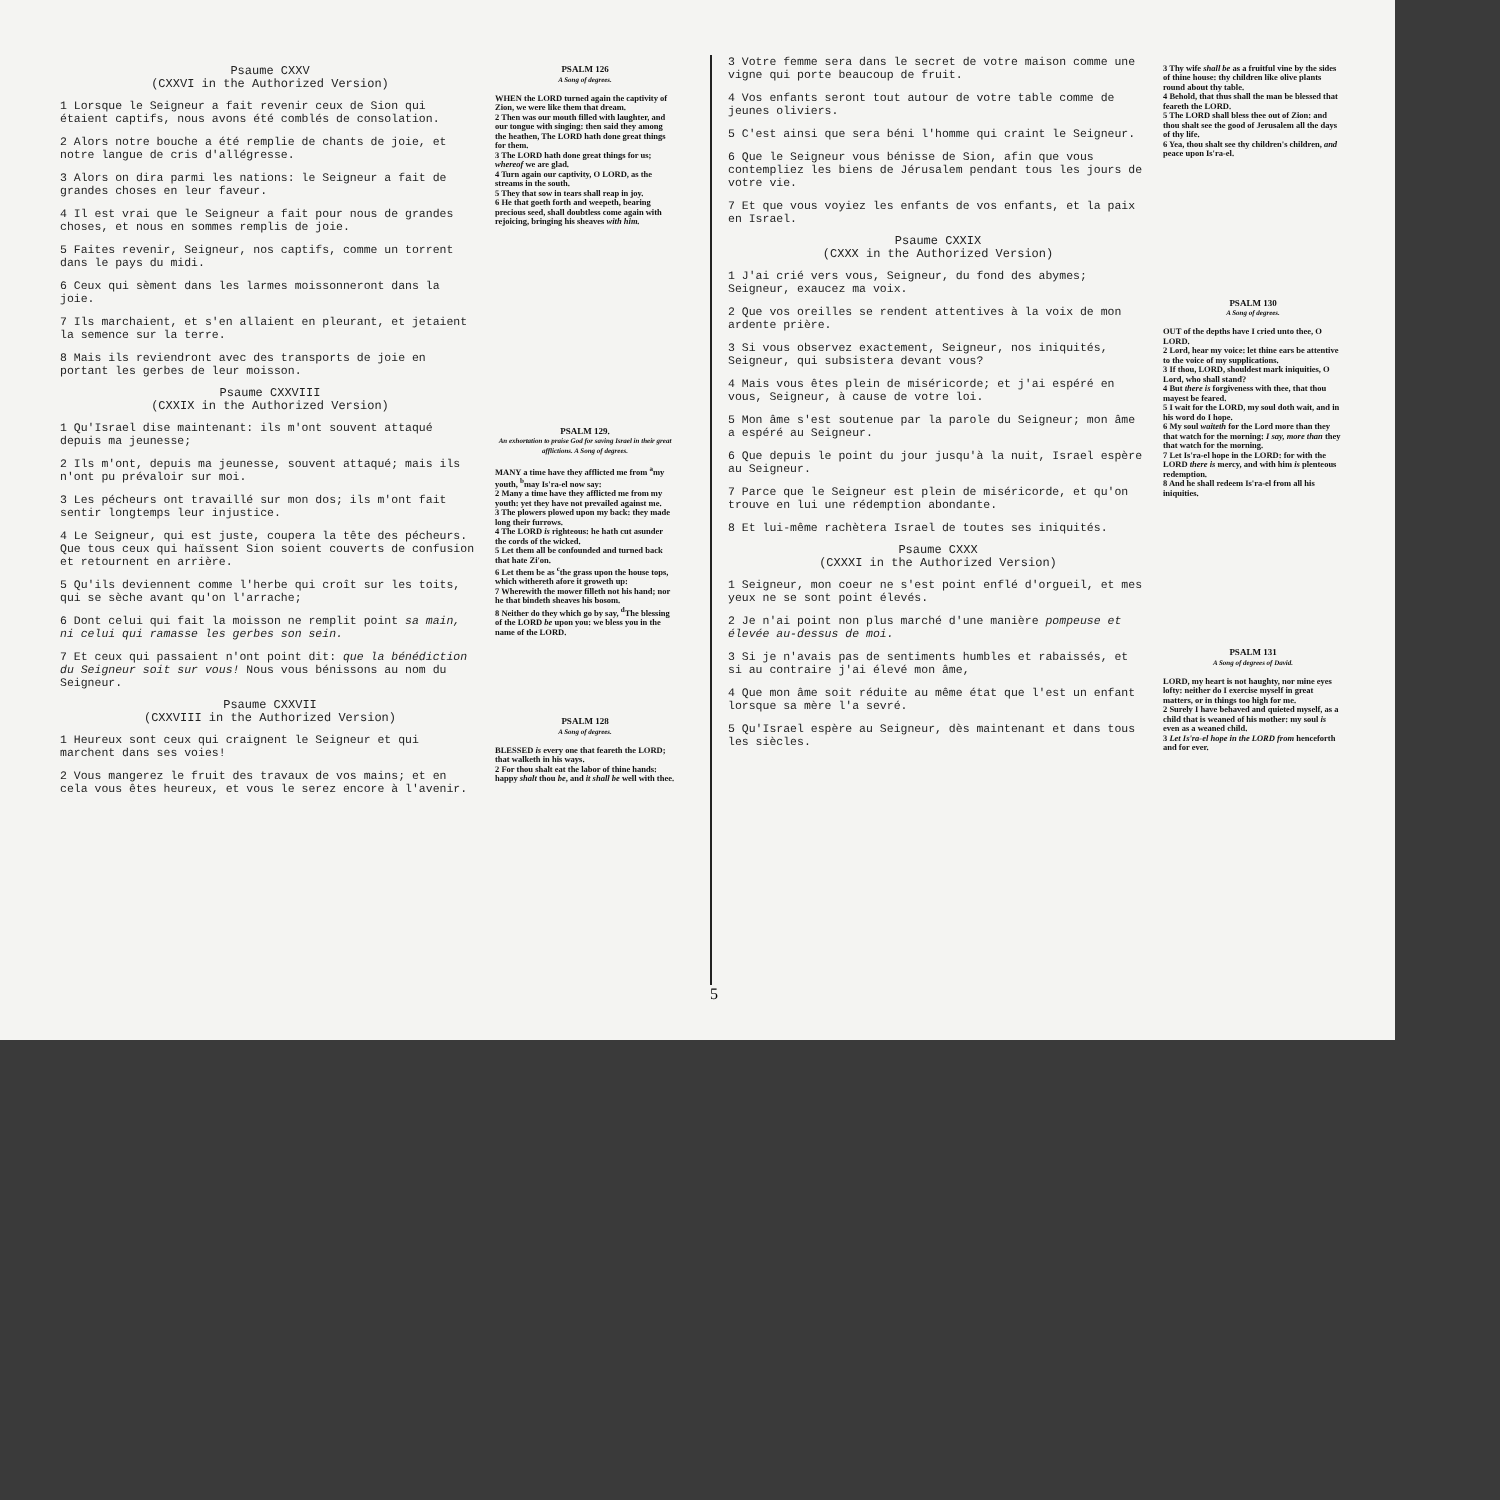Psaume CXXV
(CXXVI in the Authorized Version)
1 Lorsque le Seigneur a fait revenir ceux de Sion qui étaient captifs, nous avons été comblés de consolation.
2 Alors notre bouche a été remplie de chants de joie, et notre langue de cris d'allégresse.
3 Alors on dira parmi les nations: le Seigneur a fait de grandes choses en leur faveur.
4 Il est vrai que le Seigneur a fait pour nous de grandes choses, et nous en sommes remplis de joie.
5 Faites revenir, Seigneur, nos captifs, comme un torrent dans le pays du midi.
6 Ceux qui sèment dans les larmes moissonneront dans la joie.
7 Ils marchaient, et s'en allaient en pleurant, et jetaient la semence sur la terre.
8 Mais ils reviendront avec des transports de joie en portant les gerbes de leur moisson.
Psaume CXXVIII
(CXXIX in the Authorized Version)
1 Qu'Israel dise maintenant: ils m'ont souvent attaqué depuis ma jeunesse;
2 Ils m'ont, depuis ma jeunesse, souvent attaqué; mais ils n'ont pu prévaloir sur moi.
3 Les pécheurs ont travaillé sur mon dos; ils m'ont fait sentir longtemps leur injustice.
4 Le Seigneur, qui est juste, coupera la tête des pécheurs. Que tous ceux qui haïssent Sion soient couverts de confusion et retournent en arrière.
5 Qu'ils deviennent comme l'herbe qui croît sur les toits, qui se sèche avant qu'on l'arrache;
6 Dont celui qui fait la moisson ne remplit point sa main, ni celui qui ramasse les gerbes son sein.
7 Et ceux qui passaient n'ont point dit: que la bénédiction du Seigneur soit sur vous! Nous vous bénissons au nom du Seigneur.
Psaume CXXVII
(CXXVIII in the Authorized Version)
1 Heureux sont ceux qui craignent le Seigneur et qui marchent dans ses voies!
2 Vous mangerez le fruit des travaux de vos mains; et en cela vous êtes heureux, et vous le serez encore à l'avenir.
PSALM 126
A Song of degrees.
WHEN the LORD turned again the captivity of Zion, we were like them that dream.
2 Then was our mouth filled with laughter, and our tongue with singing: then said they among the heathen, The LORD hath done great things for them.
3 The LORD hath done great things for us; whereof we are glad.
4 Turn again our captivity, O LORD, as the streams in the south.
5 They that sow in tears shall reap in joy.
6 He that goeth forth and weepeth, bearing precious seed, shall doubtless come again with rejoicing, bringing his sheaves with him.
PSALM 129.
An exhortation to praise God for saving Israel in their great afflictions. A Song of degrees.
MANY a time have they afflicted me from <sup>a</sup>my youth, <sup>b</sup>may Is'ra-el now say:
2 Many a time have they afflicted me from my youth: yet they have not prevailed against me.
3 The plowers plowed upon my back: they made long their furrows.
4 The LORD is righteous: he hath cut asunder the cords of the wicked.
5 Let them all be confounded and turned back that hate Zi'on.
6 Let them be as <sup>c</sup>the grass upon the house tops, which withereth afore it groweth up:
7 Wherewith the mower filleth not his hand; nor he that bindeth sheaves his bosom.
8 Neither do they which go by say, <sup>d</sup>The blessing of the LORD be upon you: we bless you in the name of the LORD.
PSALM 128
A Song of degrees.
BLESSED is every one that feareth the LORD; that walketh in his ways.
2 For thou shalt eat the labor of thine hands: happy shalt thou be, and it shall be well with thee.
5
3 Votre femme sera dans le secret de votre maison comme une vigne qui porte beaucoup de fruit.
4 Vos enfants seront tout autour de votre table comme de jeunes oliviers.
5 C'est ainsi que sera béni l'homme qui craint le Seigneur.
6 Que le Seigneur vous bénisse de Sion, afin que vous contempliez les biens de Jérusalem pendant tous les jours de votre vie.
7 Et que vous voyiez les enfants de vos enfants, et la paix en Israel.
Psaume CXXIX
(CXXX in the Authorized Version)
1 J'ai crié vers vous, Seigneur, du fond des abymes; Seigneur, exaucez ma voix.
2 Que vos oreilles se rendent attentives à la voix de mon ardente prière.
3 Si vous observez exactement, Seigneur, nos iniquités, Seigneur, qui subsistera devant vous?
4 Mais vous êtes plein de miséricorde; et j'ai espéré en vous, Seigneur, à cause de votre loi.
5 Mon âme s'est soutenue par la parole du Seigneur; mon âme a espéré au Seigneur.
6 Que depuis le point du jour jusqu'à la nuit, Israel espère au Seigneur.
7 Parce que le Seigneur est plein de miséricorde, et qu'on trouve en lui une rédemption abondante.
8 Et lui-même rachètera Israel de toutes ses iniquités.
Psaume CXXX
(CXXXI in the Authorized Version)
1 Seigneur, mon coeur ne s'est point enflé d'orgueil, et mes yeux ne se sont point élevés.
2 Je n'ai point non plus marché d'une manière pompeuse et élevée au-dessus de moi.
3 Si je n'avais pas de sentiments humbles et rabaissés, et si au contraire j'ai élevé mon âme,
4 Que mon âme soit réduite au même état que l'est un enfant lorsque sa mère l'a sevré.
5 Qu'Israel espère au Seigneur, dès maintenant et dans tous les siècles.
3 Thy wife shall be as a fruitful vine by the sides of thine house: thy children like olive plants round about thy table.
4 Behold, that thus shall the man be blessed that feareth the LORD.
5 The LORD shall bless thee out of Zion: and thou shalt see the good of Jerusalem all the days of thy life.
6 Yea, thou shalt see thy children's children, and peace upon Is'ra-el.
PSALM 130
A Song of degrees.
OUT of the depths have I cried unto thee, O LORD.
2 Lord, hear my voice: let thine ears be attentive to the voice of my supplications.
3 If thou, LORD, shouldest mark iniquities, O Lord, who shall stand?
4 But there is forgiveness with thee, that thou mayest be feared.
5 I wait for the LORD, my soul doth wait, and in his word do I hope.
6 My soul waiteth for the Lord more than they that watch for the morning: I say, more than they that watch for the morning.
7 Let Is'ra-el hope in the LORD: for with the LORD there is mercy, and with him is plenteous redemption.
8 And he shall redeem Is'ra-el from all his iniquities.
PSALM 131
A Song of degrees of David.
LORD, my heart is not haughty, nor mine eyes lofty: neither do I exercise myself in great matters, or in things too high for me.
2 Surely I have behaved and quieted myself, as a child that is weaned of his mother: my soul is even as a weaned child.
3 Let Is'ra-el hope in the LORD from henceforth and for ever.